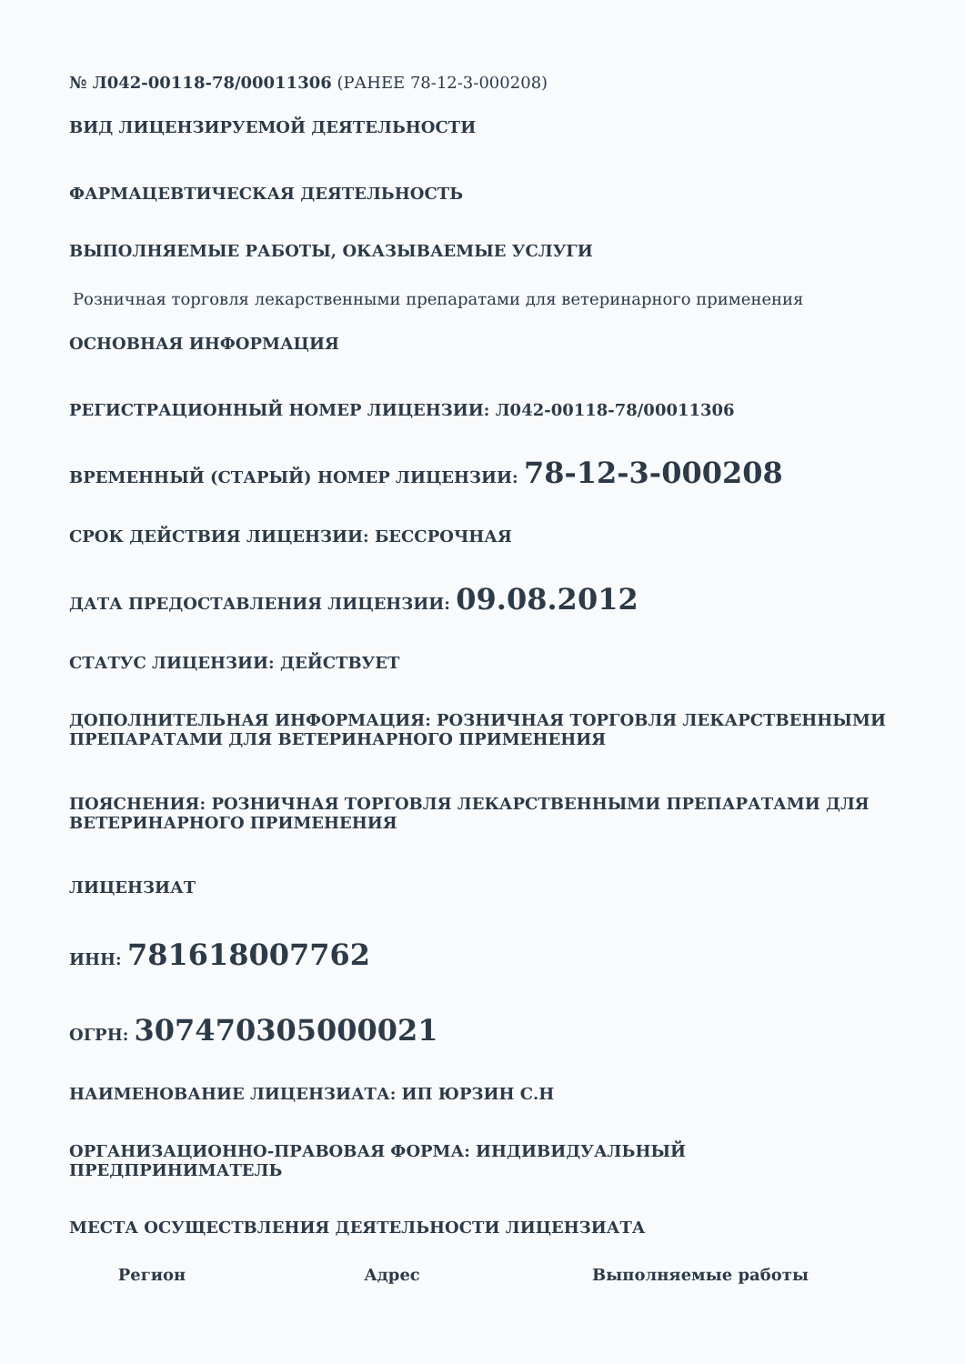№ Л042-00118-78/00011306 (РАНЕЕ 78-12-3-000208)
ВИД ЛИЦЕНЗИРУЕМОЙ ДЕЯТЕЛЬНОСТИ
ФАРМАЦЕВТИЧЕСКАЯ ДЕЯТЕЛЬНОСТЬ
ВЫПОЛНЯЕМЫЕ РАБОТЫ, ОКАЗЫВАЕМЫЕ УСЛУГИ
Розничная торговля лекарственными препаратами для ветеринарного применения
ОСНОВНАЯ ИНФОРМАЦИЯ
РЕГИСТРАЦИОННЫЙ НОМЕР ЛИЦЕНЗИИ: Л042-00118-78/00011306
ВРЕМЕННЫЙ (СТАРЫЙ) НОМЕР ЛИЦЕНЗИИ: 78-12-3-000208
СРОК ДЕЙСТВИЯ ЛИЦЕНЗИИ: БЕССРОЧНАЯ
ДАТА ПРЕДОСТАВЛЕНИЯ ЛИЦЕНЗИИ: 09.08.2012
СТАТУС ЛИЦЕНЗИИ: ДЕЙСТВУЕТ
ДОПОЛНИТЕЛЬНАЯ ИНФОРМАЦИЯ: РОЗНИЧНАЯ ТОРГОВЛЯ ЛЕКАРСТВЕННЫМИ ПРЕПАРАТАМИ ДЛЯ ВЕТЕРИНАРНОГО ПРИМЕНЕНИЯ
ПОЯСНЕНИЯ: РОЗНИЧНАЯ ТОРГОВЛЯ ЛЕКАРСТВЕННЫМИ ПРЕПАРАТАМИ ДЛЯ ВЕТЕРИНАРНОГО ПРИМЕНЕНИЯ
ЛИЦЕНЗИАТ
ИНН: 781618007762
ОГРН: 307470305000021
НАИМЕНОВАНИЕ ЛИЦЕНЗИАТА: ИП ЮРЗИН С.Н
ОРГАНИЗАЦИОННО-ПРАВОВАЯ ФОРМА: ИНДИВИДУАЛЬНЫЙ ПРЕДПРИНИМАТЕЛЬ
МЕСТА ОСУЩЕСТВЛЕНИЯ ДЕЯТЕЛЬНОСТИ ЛИЦЕНЗИАТА
| Регион | Адрес | Выполняемые работы |
| --- | --- | --- |